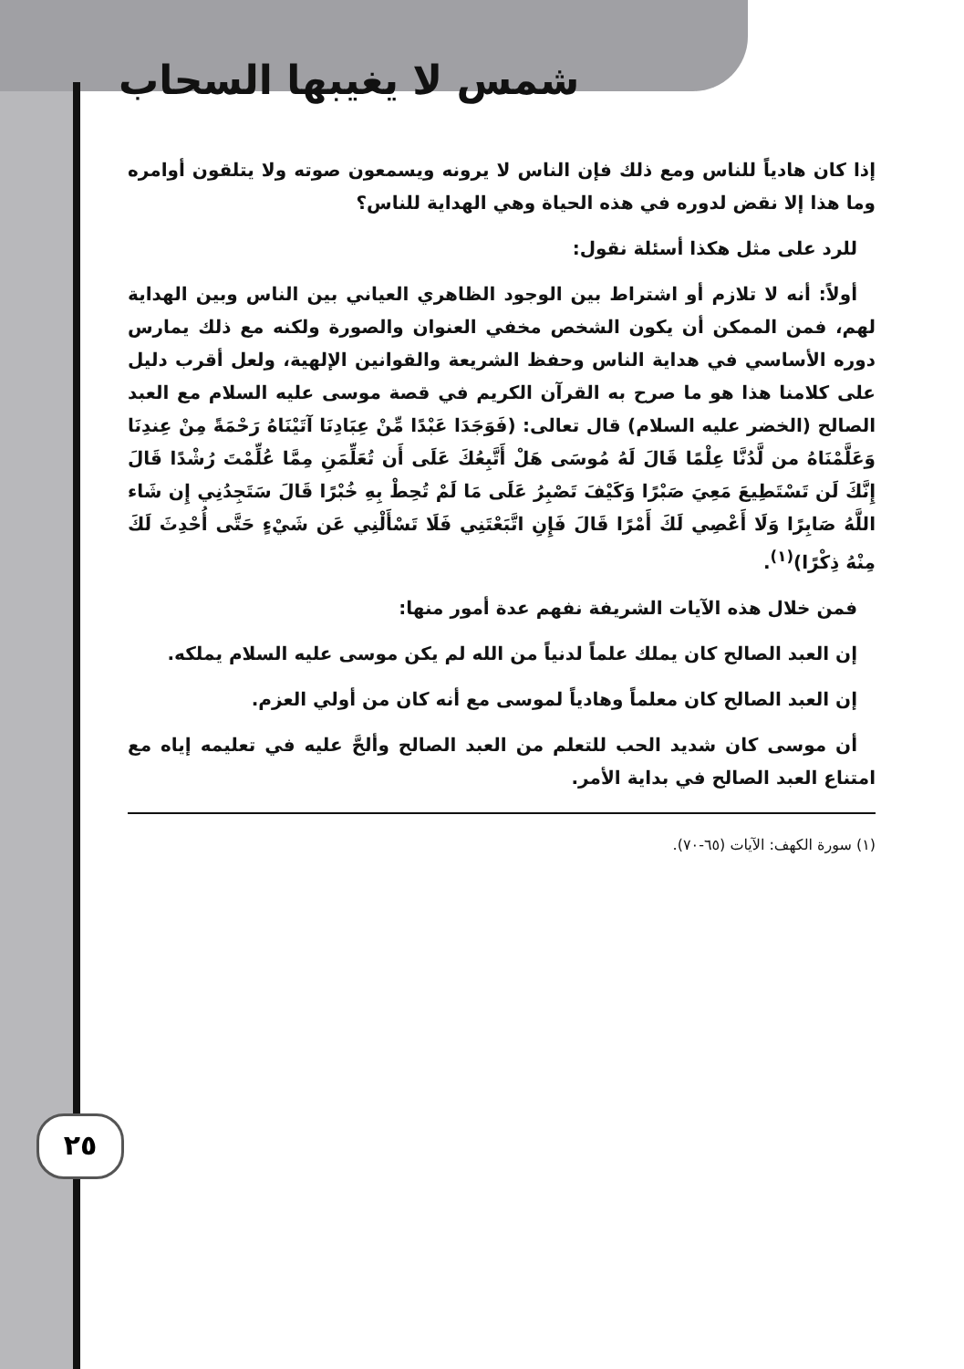شمس لا يغيبها السحاب
٢٥
إذا كان هادياً للناس ومع ذلك فإن الناس لا يرونه ويسمعون صوته ولا يتلقون أوامره وما هذا إلا نقض لدوره في هذه الحياة وهي الهداية للناس؟
للرد على مثل هكذا أسئلة نقول:
أولاً: أنه لا تلازم أو اشتراط بين الوجود الظاهري العياني بين الناس وبين الهداية لهم، فمن الممكن أن يكون الشخص مخفي العنوان والصورة ولكنه مع ذلك يمارس دوره الأساسي في هداية الناس وحفظ الشريعة والقوانين الإلهية، ولعل أقرب دليل على كلامنا هذا هو ما صرح به القرآن الكريم في قصة موسى عليه السلام مع العبد الصالح (الخضر عليه السلام) قال تعالى: (فَوَجَدَا عَبْدًا مِّنْ عِبَادِنَا آتَيْنَاهُ رَحْمَةً مِنْ عِندِنَا وَعَلَّمْنَاهُ من لَّدُنَّا عِلْمًا قَالَ لَهُ مُوسَى هَلْ أَتَّبِعُكَ عَلَى أَن تُعَلِّمَنِ مِمَّا عُلِّمْتَ رُشْدًا قَالَ إِنَّكَ لَن تَسْتَطِيعَ مَعِيَ صَبْرًا وَكَيْفَ تَصْبِرُ عَلَى مَا لَمْ تُحِطْ بِهِ خُبْرًا قَالَ سَتَجِدُنِي إِن شَاء اللَّهُ صَابِرًا وَلَا أَعْصِي لَكَ أَمْرًا قَالَ فَإِنِ اتَّبَعْتَنِي فَلَا تَسْأَلْنِي عَن شَيْءٍ حَتَّى أُحْدِثَ لَكَ مِنْهُ ذِكْرًا)<sup>(١)</sup>.
فمن خلال هذه الآيات الشريفة نفهم عدة أمور منها:
إن العبد الصالح كان يملك علماً لدنياً من الله لم يكن موسى عليه السلام يملكه.
إن العبد الصالح كان معلماً وهادياً لموسى مع أنه كان من أولي العزم.
أن موسى كان شديد الحب للتعلم من العبد الصالح وألحَّ عليه في تعليمه إياه مع امتناع العبد الصالح في بداية الأمر.
(١) سورة الكهف: الآيات (٦٥-٧٠).